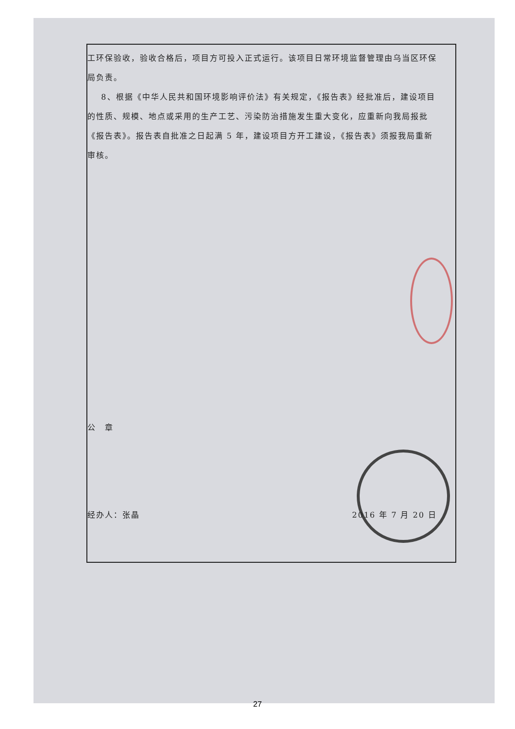工环保验收，验收合格后，项目方可投入正式运行。该项目日常环境监督管理由乌当区环保局负责。
8、根据《中华人民共和国环境影响评价法》有关规定，《报告表》经批准后，建设项目的性质、规模、地点或采用的生产工艺、污染防治措施发生重大变化，应重新向我局报批《报告表》。报告表自批准之日起满 5 年，建设项目方开工建设，《报告表》须报我局重新审核。
公　章
经办人：张晶 2016 年 7 月 20 日
27